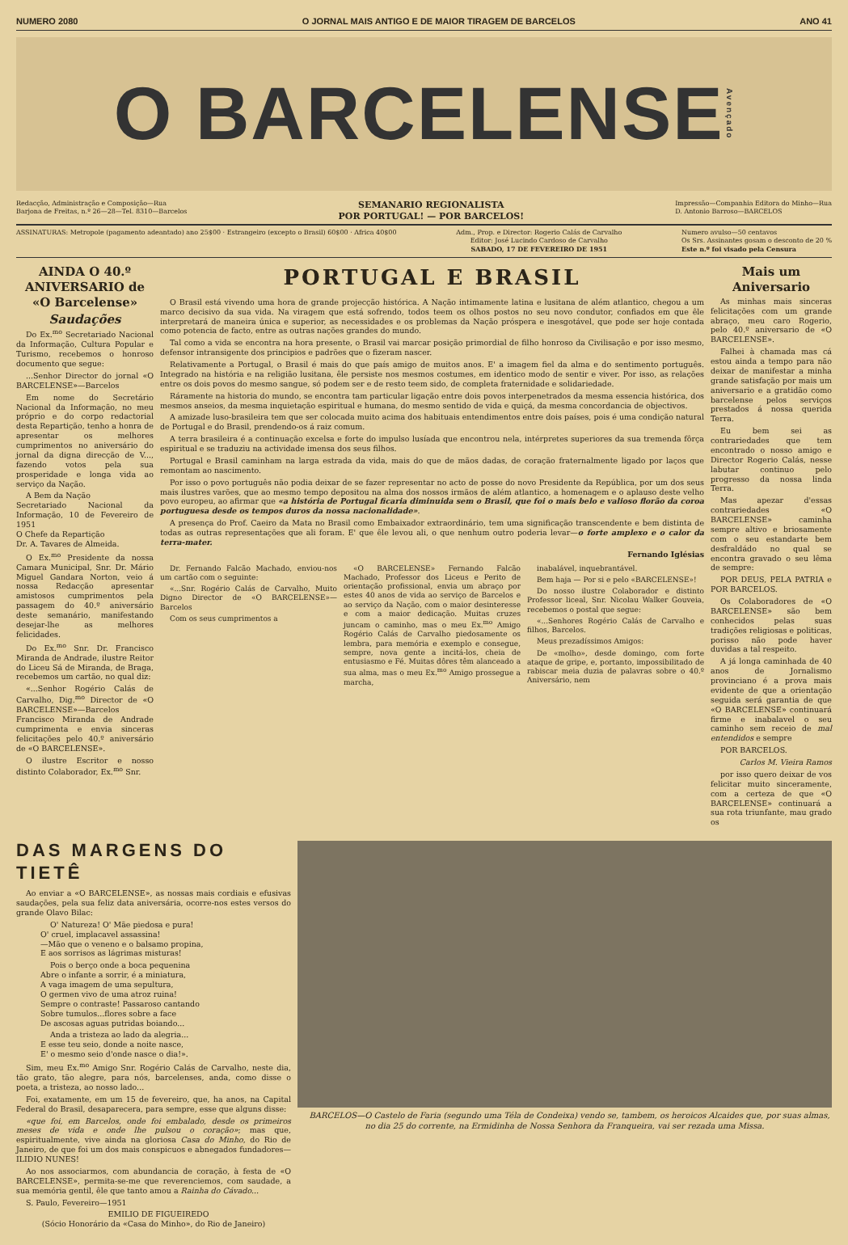NUMERO 2080 O JORNAL MAIS ANTIGO E DE MAIOR TIRAGEM DE BARCELOS ANO 41
O BARCELENSE Avençado
Redacção, Administração e Composição—Rua
Barjona de Freitas, n.º 26—28—Tel. 8310—Barcelos SEMANARIO REGIONALISTA
POR PORTUGAL! — POR BARCELOS! Impressão—Companhia Editora do Minho—Rua
D. Antonio Barroso—BARCELOS
ASSINATURAS: Metropole (pagamento adeantado) ano 25$00 · Estrangeiro (excepto o Brasil) 60$00 · Africa 40$00 Adm., Prop. e Director: Rogerio Calás de Carvalho
Editor: José Lucindo Cardoso de Carvalho
SABADO, 17 DE FEVEREIRO DE 1951 Numero avulso—50 centavos
Os Srs. Assinantes gosam o desconto de 20 %
Este n.º foi visado pela Censura
AINDA O 40.º ANIVERSARIO de «O Barcelense»
Saudações
Do Ex.<sup>mo</sup> Secretariado Nacional da Informação, Cultura Popular e Turismo, recebemos o honroso documento que segue:
...Senhor Director do jornal «O BARCELENSE»—Barcelos
Em nome do Secretário Nacional da Informação, no meu próprio e do corpo redactorial desta Repartição, tenho a honra de apresentar os melhores cumprimentos no aniversário do jornal da digna direcção de V..., fazendo votos pela sua prosperidade e longa vida ao serviço da Nação.
A Bem da Nação
Secretariado Nacional da Informação, 10 de Fevereiro de 1951
O Chefe da Repartição
Dr. A. Tavares de Almeida.
O Ex.<sup>mo</sup> Presidente da nossa Camara Municipal, Snr. Dr. Mário Miguel Gandara Norton, veio á nossa Redacção apresentar amistosos cumprimentos pela passagem do 40.º aniversário deste semanário, manifestando desejar-lhe as melhores felicidades.
Do Ex.<sup>mo</sup> Snr. Dr. Francisco Miranda de Andrade, ilustre Reitor do Liceu Sá de Miranda, de Braga, recebemos um cartão, no qual diz:
«...Senhor Rogério Calás de Carvalho, Dig.<sup>mo</sup> Director de «O BARCELENSE»—Barcelos Francisco Miranda de Andrade cumprimenta e envia sinceras felicitações pelo 40.º aniversário de «O BARCELENSE».
O ilustre Escritor e nosso distinto Colaborador, Ex.<sup>mo</sup> Snr.
PORTUGAL E BRASIL
O Brasil está vivendo uma hora de grande projecção histórica. A Nação intimamente latina e lusitana de além atlantico, chegou a um marco decisivo da sua vida. Na viragem que está sofrendo, todos teem os olhos postos no seu novo condutor, confiados em que êle interpretará de maneira única e superior, as necessidades e os problemas da Nação próspera e inesgotável, que pode ser hoje contada como potencia de facto, entre as outras nações grandes do mundo.
Tal como a vida se encontra na hora presente, o Brasil vai marcar posição primordial de filho honroso da Civilisação e por isso mesmo, defensor intransigente dos principios e padrões que o fizeram nascer.
Relativamente a Portugal, o Brasil é mais do que país amigo de muitos anos. E' a imagem fiel da alma e do sentimento português. Integrado na história e na religião lusitana, êle persiste nos mesmos costumes, em identico modo de sentir e viver. Por isso, as relações entre os dois povos do mesmo sangue, só podem ser e de resto teem sido, de completa fraternidade e solidariedade.
Ráramente na historia do mundo, se encontra tam particular ligação entre dois povos interpenetrados da mesma essencia histórica, dos mesmos anseios, da mesma inquietação espiritual e humana, do mesmo sentido de vida e quiçá, da mesma concordancia de objectivos.
A amizade luso-brasileira tem que ser colocada muito acima dos habituais entendimentos entre dois países, pois é uma condição natural de Portugal e do Brasil, prendendo-os á raiz comum.
A terra brasileira é a continuação excelsa e forte do impulso lusíada que encontrou nela, intérpretes superiores da sua tremenda fôrça espiritual e se traduziu na actividade imensa dos seus filhos.
Portugal e Brasil caminham na larga estrada da vida, mais do que de mãos dadas, de coração fraternalmente ligado por laços que remontam ao nascimento.
Por isso o povo português não podia deixar de se fazer representar no acto de posse do novo Presidente da República, por um dos seus mais ilustres varões, que ao mesmo tempo depositou na alma dos nossos irmãos de além atlantico, a homenagem e o aplauso deste velho povo europeu, ao afirmar que «a história de Portugal ficaria diminuida sem o Brasil, que foi o mais belo e valioso florão da coroa portuguesa desde os tempos duros da nossa nacionalidade».
A presença do Prof. Caeiro da Mata no Brasil como Embaixador extraordinário, tem uma significação transcendente e bem distinta de todas as outras representações que ali foram. E' que êle levou ali, o que nenhum outro poderia levar—o forte amplexo e o calor da terra-mater.
Fernando Iglésias
Dr. Fernando Falcão Machado, enviou-nos um cartão com o seguinte:
«...Snr. Rogério Calás de Carvalho, Muito Digno Director de «O BARCELENSE»—Barcelos
Com os seus cumprimentos a
«O BARCELENSE» Fernando Falcão Machado, Professor dos Liceus e Perito de orientação profissional, envia um abraço por estes 40 anos de vida ao serviço de Barcelos e ao serviço da Nação, com o maior desinteresse e com a maior dedicação. Muitas cruzes juncam o caminho, mas o meu Ex.<sup>mo</sup> Amigo Rogério Calás de Carvalho piedosamente os lembra, para memória e exemplo e consegue, sempre, nova gente a incitá-los, cheia de entusiasmo e Fé. Muitas dôres têm alanceado a sua alma, mas o meu Ex.<sup>mo</sup> Amigo prossegue a marcha,
inabalável, inquebrantável.
Bem haja — Por si e pelo «BARCELENSE»!
Do nosso ilustre Colaborador e distinto Professor liceal, Snr. Nicolau Walker Gouveia, recebemos o postal que segue:
«...Senhores Rogério Calás de Carvalho e filhos, Barcelos.
Meus prezadíssimos Amigos:
De «molho», desde domingo, com forte ataque de gripe, e, portanto, impossibilitado de rabiscar meia duzia de palavras sobre o 40.º Aniversário, nem
Mais um Aniversario
As minhas mais sinceras felicitações com um grande abraço, meu caro Rogerio, pelo 40.º aniversario de «O BARCELENSE».
Falhei à chamada mas cá estou ainda a tempo para não deixar de manifestar a minha grande satisfação por mais um aniversario e a gratidão como barcelense pelos serviços prestados á nossa querida Terra.
Eu bem sei as contrariedades que tem encontrado o nosso amigo e Director Rogerio Calás, nesse labutar continuo pelo progresso da nossa linda Terra.
Mas apezar d'essas contrariedades «O BARCELENSE» caminha sempre altivo e briosamente com o seu estandarte bem desfraldádo no qual se encontra gravado o seu lêma de sempre:
POR DEUS, PELA PATRIA e POR BARCELOS.
Os Colaboradores de «O BARCELENSE» são bem conhecidos pelas suas tradições religiosas e politicas, porisso não pode haver duvidas a tal respeito.
A já longa caminhada de 40 anos de Jornalismo provinciano é a prova mais evidente de que a orientação seguida será garantia de que «O BARCELENSE» continuará firme e inabalavel o seu caminho sem receio de mal entendidos e sempre
POR BARCELOS.
Carlos M. Vieira Ramos
por isso quero deixar de vos felicitar muito sinceramente, com a certeza de que «O BARCELENSE» continuará a sua rota triunfante, mau grado os
DAS MARGENS DO TIETÊ
Ao enviar a «O BARCELENSE», as nossas mais cordiais e efusivas saudações, pela sua feliz data aniversária, ocorre-nos estes versos do grande Olavo Bilac:
O' Natureza! O' Mãe piedosa e pura!
O' cruel, implacavel assassina!
—Mão que o veneno e o balsamo propina,
E aos sorrisos as lágrimas misturas!
Pois o berço onde a boca pequenina
Abre o infante a sorrir, é a miniatura,
A vaga imagem de uma sepultura,
O germen vivo de uma atroz ruina!
Sempre o contraste! Passaroso cantando
Sobre tumulos...flores sobre a face
De ascosas aguas putridas boiando...
Anda a tristeza ao lado da alegria...
E esse teu seio, donde a noite nasce,
E' o mesmo seio d'onde nasce o dia!».
Sim, meu Ex.<sup>mo</sup> Amigo Snr. Rogério Calás de Carvalho, neste dia, tão grato, tão alegre, para nós, barcelenses, anda, como disse o poeta, a tristeza, ao nosso lado...
Foi, exatamente, em um 15 de fevereiro, que, ha anos, na Capital Federal do Brasil, desaparecera, para sempre, esse que alguns disse:
«que foi, em Barcelos, onde foi embalado, desde os primeiros meses de vida e onde lhe pulsou o coração»; mas que, espiritualmente, vive ainda na gloriosa Casa do Minho, do Rio de Janeiro, de que foi um dos mais conspicuos e abnegados fundadores—ILIDIO NUNES!
Ao nos associarmos, com abundancia de coração, à festa de «O BARCELENSE», permita-se-me que reverenciemos, com saudade, a sua memória gentil, êle que tanto amou a Rainha do Cávado...
S. Paulo, Fevereiro—1951
EMILIO DE FIGUEIREDO
(Sócio Honorário da «Casa do Minho», do Rio de Janeiro)
BARCELOS—O Castelo de Faria (segundo uma Téla de Condeixa) vendo se, tambem, os heroicos Alcaides que, por suas almas, no dia 25 do corrente, na Ermidinha de Nossa Senhora da Franqueira, vai ser rezada uma Missa.